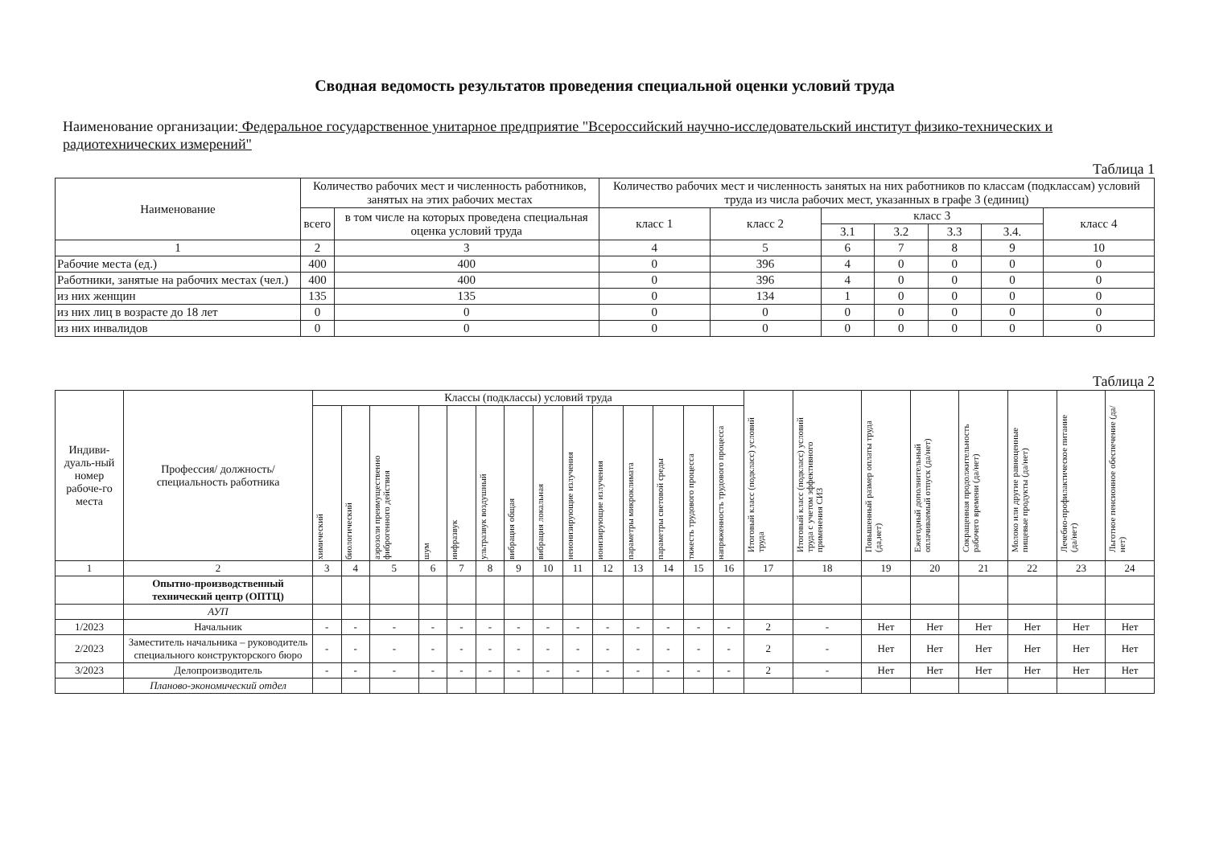Сводная ведомость результатов проведения специальной оценки условий труда
Наименование организации: Федеральное государственное унитарное предприятие "Всероссийский научно-исследовательский институт физико-технических и радиотехнических измерений"
Таблица 1
| Наименование | Количество рабочих мест и численность работников, занятых на этих рабочих местах | | Количество рабочих мест и численность занятых на них работников по классам (подклассам) условий труда из числа рабочих мест, указанных в графе 3 (единиц) | | | | | | |
| --- | --- | --- | --- | --- | --- | --- | --- | --- | --- |
| | всего | в том числе на которых проведена специальная оценка условий труда | класс 1 | класс 2 | класс 3 | | | | класс 4 |
| | | | | | 3.1 | 3.2 | 3.3 | 3.4. | |
| 1 | 2 | 3 | 4 | 5 | 6 | 7 | 8 | 9 | 10 |
| Рабочие места (ед.) | 400 | 400 | 0 | 396 | 4 | 0 | 0 | 0 | 0 |
| Работники, занятые на рабочих местах (чел.) | 400 | 400 | 0 | 396 | 4 | 0 | 0 | 0 | 0 |
| из них женщин | 135 | 135 | 0 | 134 | 1 | 0 | 0 | 0 | 0 |
| из них лиц в возрасте до 18 лет | 0 | 0 | 0 | 0 | 0 | 0 | 0 | 0 | 0 |
| из них инвалидов | 0 | 0 | 0 | 0 | 0 | 0 | 0 | 0 | 0 |
Таблица 2
| Индиви-дуаль-ный номер рабоче-го места | Профессия/ должность/ специальность работника | Классы (подклассы) условий труда | | | | | | | | | | | | | | Итоговый класс (подкласс) условий труда | Итоговый класс (подкласс) условий труда с учетом эффективного применения СИЗ | Повышенный размер оплаты труда (да,нет) | Ежегодный дополнительный оплачиваемый отпуск (да/нет) | Сокращенная продолжительность рабочего времени (да/нет) | Молоко или другие равноценные пищевые продукты (да/нет) | Лечебно-профилактическое питание (да/нет) | Льготное пенсионное обеспечение (да/нет) |
| --- | --- | --- | --- | --- | --- | --- | --- | --- | --- | --- | --- | --- | --- | --- | --- | --- | --- | --- | --- | --- | --- | --- | --- |
| | | химический | биологический | аэрозоли преимущественно фиброгенного действия | шум | инфразвук | ультразвук воздушный | вибрация общая | вибрация локальная | неионизирующие излучения | ионизирующие излучения | параметры микроклимата | параметры световой среды | тяжесть трудового процесса | напряженность трудового процесса | | | | | | | | |
| 1 | 2 | 3 | 4 | 5 | 6 | 7 | 8 | 9 | 10 | 11 | 12 | 13 | 14 | 15 | 16 | 17 | 18 | 19 | 20 | 21 | 22 | 23 | 24 |
| | Опытно-производственный технический центр (ОПТЦ) | | | | | | | | | | | | | | | | | | | | | | |
| | АУП | | | | | | | | | | | | | | | | | | | | | | |
| 1/2023 | Начальник | - | - | - | - | - | - | - | - | - | - | - | - | - | - | 2 | - | Нет | Нет | Нет | Нет | Нет | Нет |
| 2/2023 | Заместитель начальника – руководитель специального конструкторского бюро | - | - | - | - | - | - | - | - | - | - | - | - | - | - | 2 | - | Нет | Нет | Нет | Нет | Нет | Нет |
| 3/2023 | Делопроизводитель | - | - | - | - | - | - | - | - | - | - | - | - | - | - | 2 | - | Нет | Нет | Нет | Нет | Нет | Нет |
| | Планово-экономический отдел | | | | | | | | | | | | | | | | | | | | | | |